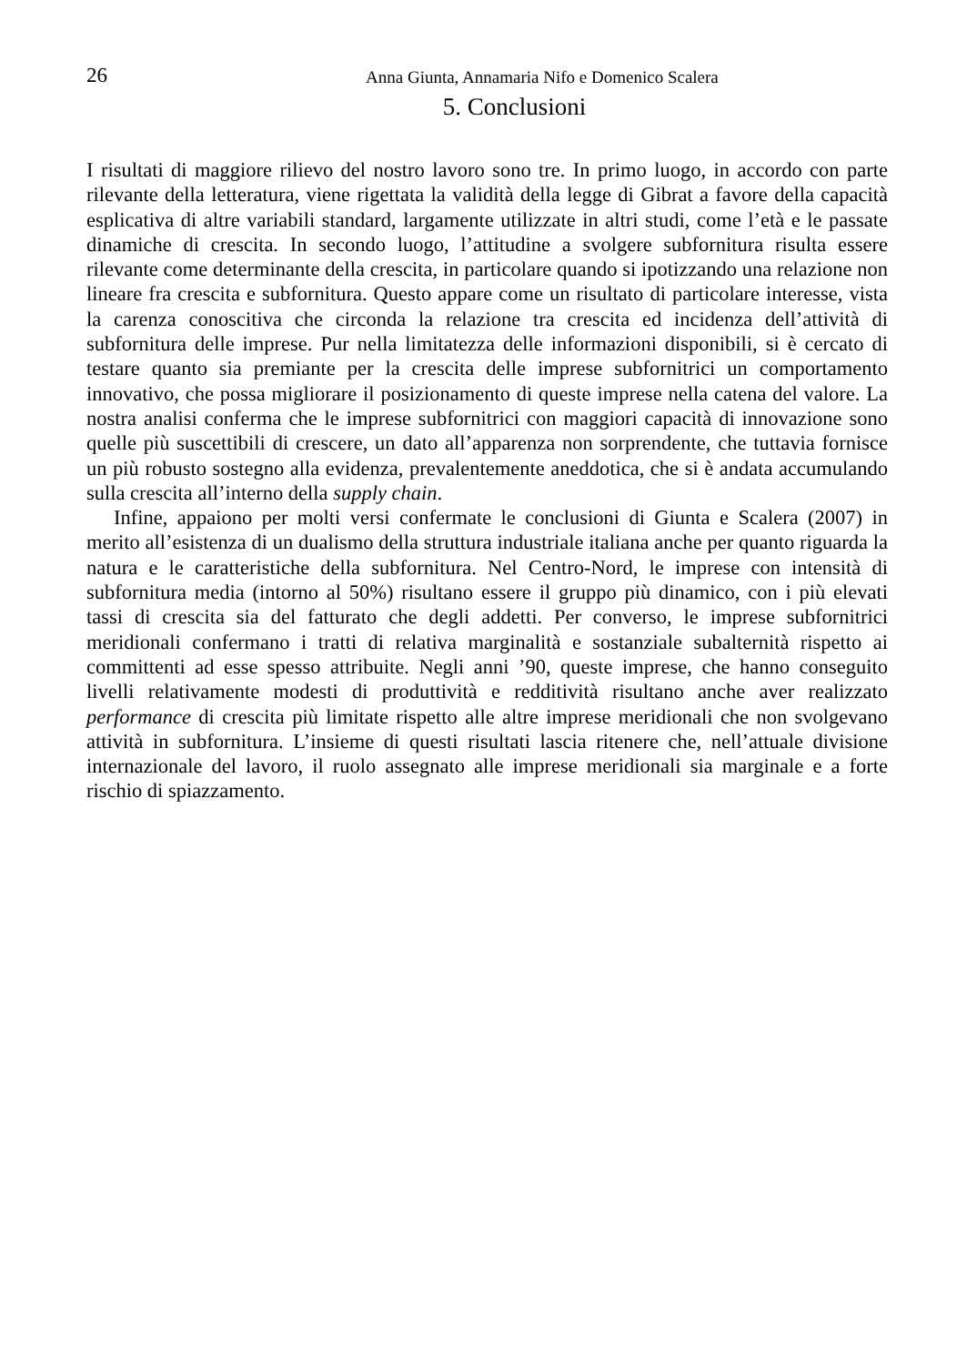26 Anna Giunta, Annamaria Nifo e Domenico Scalera
5. Conclusioni
I risultati di maggiore rilievo del nostro lavoro sono tre. In primo luogo, in accordo con parte rilevante della letteratura, viene rigettata la validità della legge di Gibrat a favore della capacità esplicativa di altre variabili standard, largamente utilizzate in altri studi, come l’età e le passate dinamiche di crescita. In secondo luogo, l’attitudine a svolgere subfornitura risulta essere rilevante come determinante della crescita, in particolare quando si ipotizzando una relazione non lineare fra crescita e subfornitura. Questo appare come un risultato di particolare interesse, vista la carenza conoscitiva che circonda la relazione tra crescita ed incidenza dell’attività di subfornitura delle imprese. Pur nella limitatezza delle informazioni disponibili, si è cercato di testare quanto sia premiante per la crescita delle imprese subfornitrici un comportamento innovativo, che possa migliorare il posizionamento di queste imprese nella catena del valore. La nostra analisi conferma che le imprese subfornitrici con maggiori capacità di innovazione sono quelle più suscettibili di crescere, un dato all’apparenza non sorprendente, che tuttavia fornisce un più robusto sostegno alla evidenza, prevalentemente aneddotica, che si è andata accumulando sulla crescita all’interno della supply chain.
Infine, appaiono per molti versi confermate le conclusioni di Giunta e Scalera (2007) in merito all’esistenza di un dualismo della struttura industriale italiana anche per quanto riguarda la natura e le caratteristiche della subfornitura. Nel Centro-Nord, le imprese con intensità di subfornitura media (intorno al 50%) risultano essere il gruppo più dinamico, con i più elevati tassi di crescita sia del fatturato che degli addetti. Per converso, le imprese subfornitrici meridionali confermano i tratti di relativa marginalità e sostanziale subalternità rispetto ai committenti ad esse spesso attribuite. Negli anni ’90, queste imprese, che hanno conseguito livelli relativamente modesti di produttività e redditività risultano anche aver realizzato performance di crescita più limitate rispetto alle altre imprese meridionali che non svolgevano attività in subfornitura. L’insieme di questi risultati lascia ritenere che, nell’attuale divisione internazionale del lavoro, il ruolo assegnato alle imprese meridionali sia marginale e a forte rischio di spiazzamento.